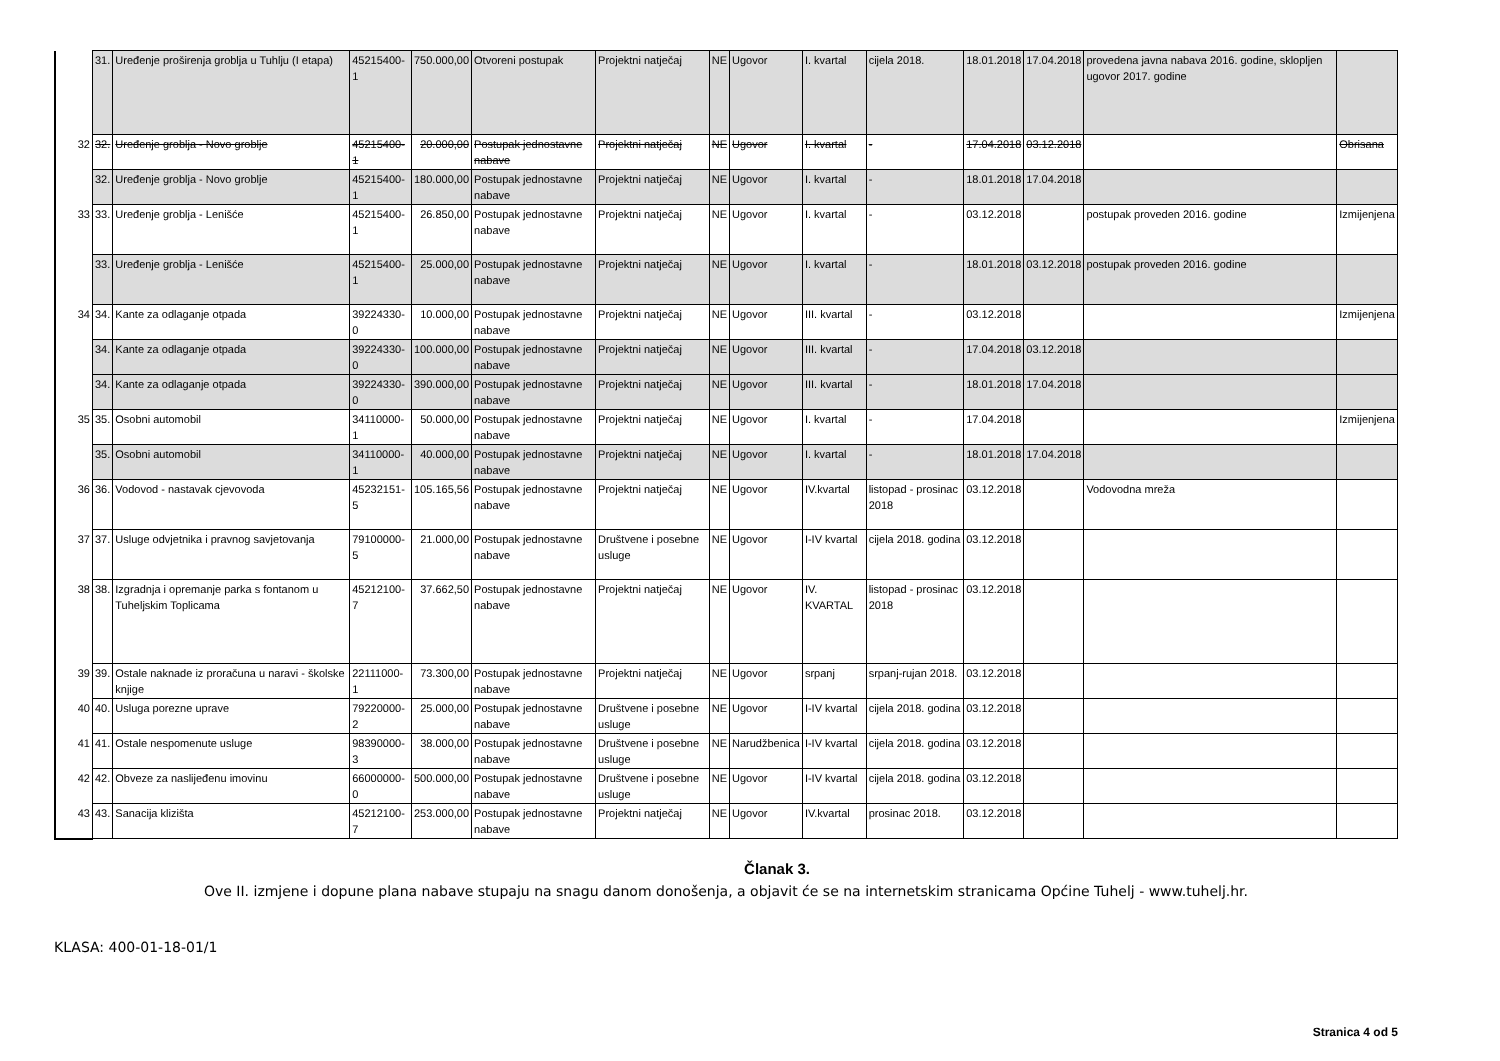| | 31. | Uređenje proširenja groblja u Tuhlju (I etapa) | 45215400-1 | 750.000,00 | Otvoreni postupak | Projektni natječaj | NE | Ugovor | I. kvartal | cijela 2018. | 18.01.2018 | 17.04.2018 | provedena javna nabava 2016. godine, sklopljen ugovor 2017. godine | |
| 32 | 32. | Uređenje groblja - Novo groblje | 45215400-1 | 20.000,00 | Postupak jednostavne nabave | Projektni natječaj | NE | Ugovor | I. kvartal | - | 17.04.2018 | 03.12.2018 | | Obrisana |
| | 32. | Uređenje groblja - Novo groblje | 45215400-1 | 180.000,00 | Postupak jednostavne nabave | Projektni natječaj | NE | Ugovor | I. kvartal | - | 18.01.2018 | 17.04.2018 | | |
| 33 | 33. | Uređenje groblja - Lenišće | 45215400-1 | 26.850,00 | Postupak jednostavne nabave | Projektni natječaj | NE | Ugovor | I. kvartal | - | 03.12.2018 | | postupak proveden 2016. godine | Izmijenjena |
| | 33. | Uređenje groblja - Lenišće | 45215400-1 | 25.000,00 | Postupak jednostavne nabave | Projektni natječaj | NE | Ugovor | I. kvartal | - | 18.01.2018 | 03.12.2018 | postupak proveden 2016. godine | |
| 34 | 34. | Kante za odlaganje otpada | 39224330-0 | 10.000,00 | Postupak jednostavne nabave | Projektni natječaj | NE | Ugovor | III. kvartal | - | 03.12.2018 | | | Izmijenjena |
| | 34. | Kante za odlaganje otpada | 39224330-0 | 100.000,00 | Postupak jednostavne nabave | Projektni natječaj | NE | Ugovor | III. kvartal | - | 17.04.2018 | 03.12.2018 | | |
| | 34. | Kante za odlaganje otpada | 39224330-0 | 390.000,00 | Postupak jednostavne nabave | Projektni natječaj | NE | Ugovor | III. kvartal | - | 18.01.2018 | 17.04.2018 | | |
| 35 | 35. | Osobni automobil | 34110000-1 | 50.000,00 | Postupak jednostavne nabave | Projektni natječaj | NE | Ugovor | I. kvartal | - | 17.04.2018 | | | Izmijenjena |
| | 35. | Osobni automobil | 34110000-1 | 40.000,00 | Postupak jednostavne nabave | Projektni natječaj | NE | Ugovor | I. kvartal | - | 18.01.2018 | 17.04.2018 | | |
| 36 | 36. | Vodovod - nastavak cjevovoda | 45232151-5 | 105.165,56 | Postupak jednostavne nabave | Projektni natječaj | NE | Ugovor | IV.kvartal | listopad - prosinac 2018 | 03.12.2018 | | Vodovodna mreža | |
| 37 | 37. | Usluge odvjetnika i pravnog savjetovanja | 79100000-5 | 21.000,00 | Postupak jednostavne nabave | Društvene i posebne usluge | NE | Ugovor | I-IV kvartal | cijela 2018. godina | 03.12.2018 | | | |
| 38 | 38. | Izgradnja i opremanje parka s fontanom u Tuheljskim Toplicama | 45212100-7 | 37.662,50 | Postupak jednostavne nabave | Projektni natječaj | NE | Ugovor | IV. KVARTAL | listopad - prosinac 2018 | 03.12.2018 | | | |
| 39 | 39. | Ostale naknade iz proračuna u naravi - školske knjige | 22111000-1 | 73.300,00 | Postupak jednostavne nabave | Projektni natječaj | NE | Ugovor | srpanj | srpanj-rujan 2018. | 03.12.2018 | | | |
| 40 | 40. | Usluga porezne uprave | 79220000-2 | 25.000,00 | Postupak jednostavne nabave | Društvene i posebne usluge | NE | Ugovor | I-IV kvartal | cijela 2018. godina | 03.12.2018 | | | |
| 41 | 41. | Ostale nespomenute usluge | 98390000-3 | 38.000,00 | Postupak jednostavne nabave | Društvene i posebne usluge | NE | Narudžbenica | I-IV kvartal | cijela 2018. godina | 03.12.2018 | | | |
| 42 | 42. | Obveze za naslijeđenu imovinu | 66000000-0 | 500.000,00 | Postupak jednostavne nabave | Društvene i posebne usluge | NE | Ugovor | I-IV kvartal | cijela 2018. godina | 03.12.2018 | | | |
| 43 | 43. | Sanacija klizišta | 45212100-7 | 253.000,00 | Postupak jednostavne nabave | Projektni natječaj | NE | Ugovor | IV.kvartal | prosinac 2018. | 03.12.2018 | | | |
Članak 3.
Ove II. izmjene i dopune plana nabave stupaju na snagu danom donošenja, a objavit će se na internetskim stranicama Općine Tuhelj - www.tuhelj.hr.
KLASA: 400-01-18-01/1
Stranica 4 od 5